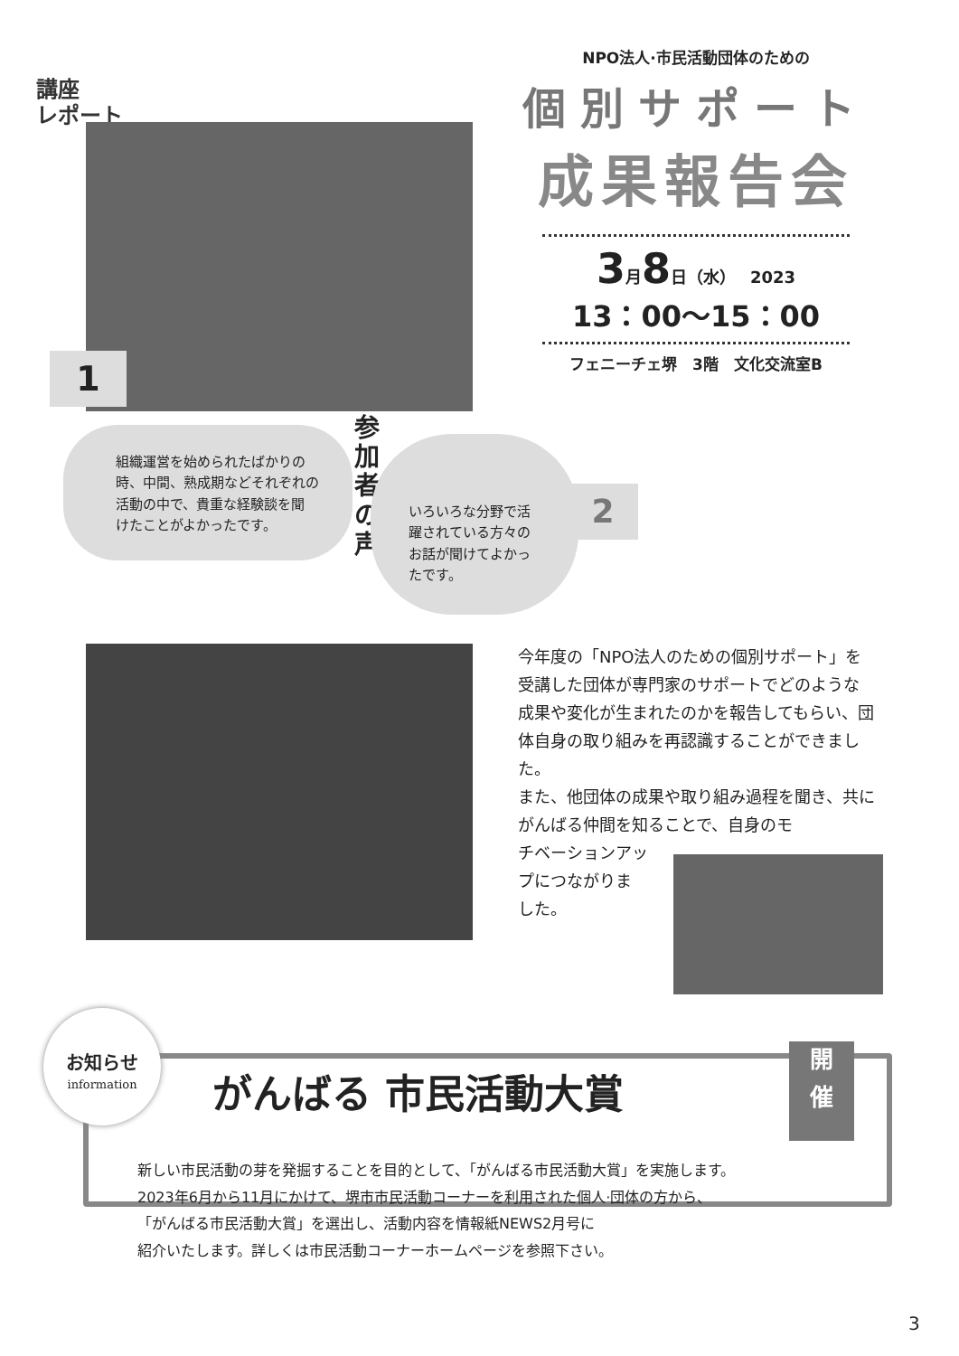講座
レポート
NPO法人·市民活動団体のための
個別サポート
成果報告会
3月8日（水） 2023
13：00〜15：00
フェニーチェ堺　3階　文化交流室B
1
組織運営を始められたばかりの
時、中間、熟成期などそれぞれの
活動の中で、貴重な経験談を聞
けたことがよかったです。
参加者の声
いろいろな分野で活
躍されている方々の
お話が聞けてよかっ
たです。
2
今年度の「NPO法人のための個別サポート」を受講した団体が専門家のサポートでどのような成果や変化が生まれたのかを報告してもらい、団体自身の取り組みを再認識することができました。
また、他団体の成果や取り組み過程を聞き、共にがんばる仲間を知ることで、自身のモ
チベーションアッ
プにつながりま
した。
お知らせ
information
がんばる 市民活動大賞
開
催
新しい市民活動の芽を発掘することを目的として、「がんばる市民活動大賞」を実施します。
2023年6月から11月にかけて、堺市市民活動コーナーを利用された個人·団体の方から、
「がんばる市民活動大賞」を選出し、活動内容を情報紙NEWS2月号に
紹介いたします。詳しくは市民活動コーナーホームページを参照下さい。
3